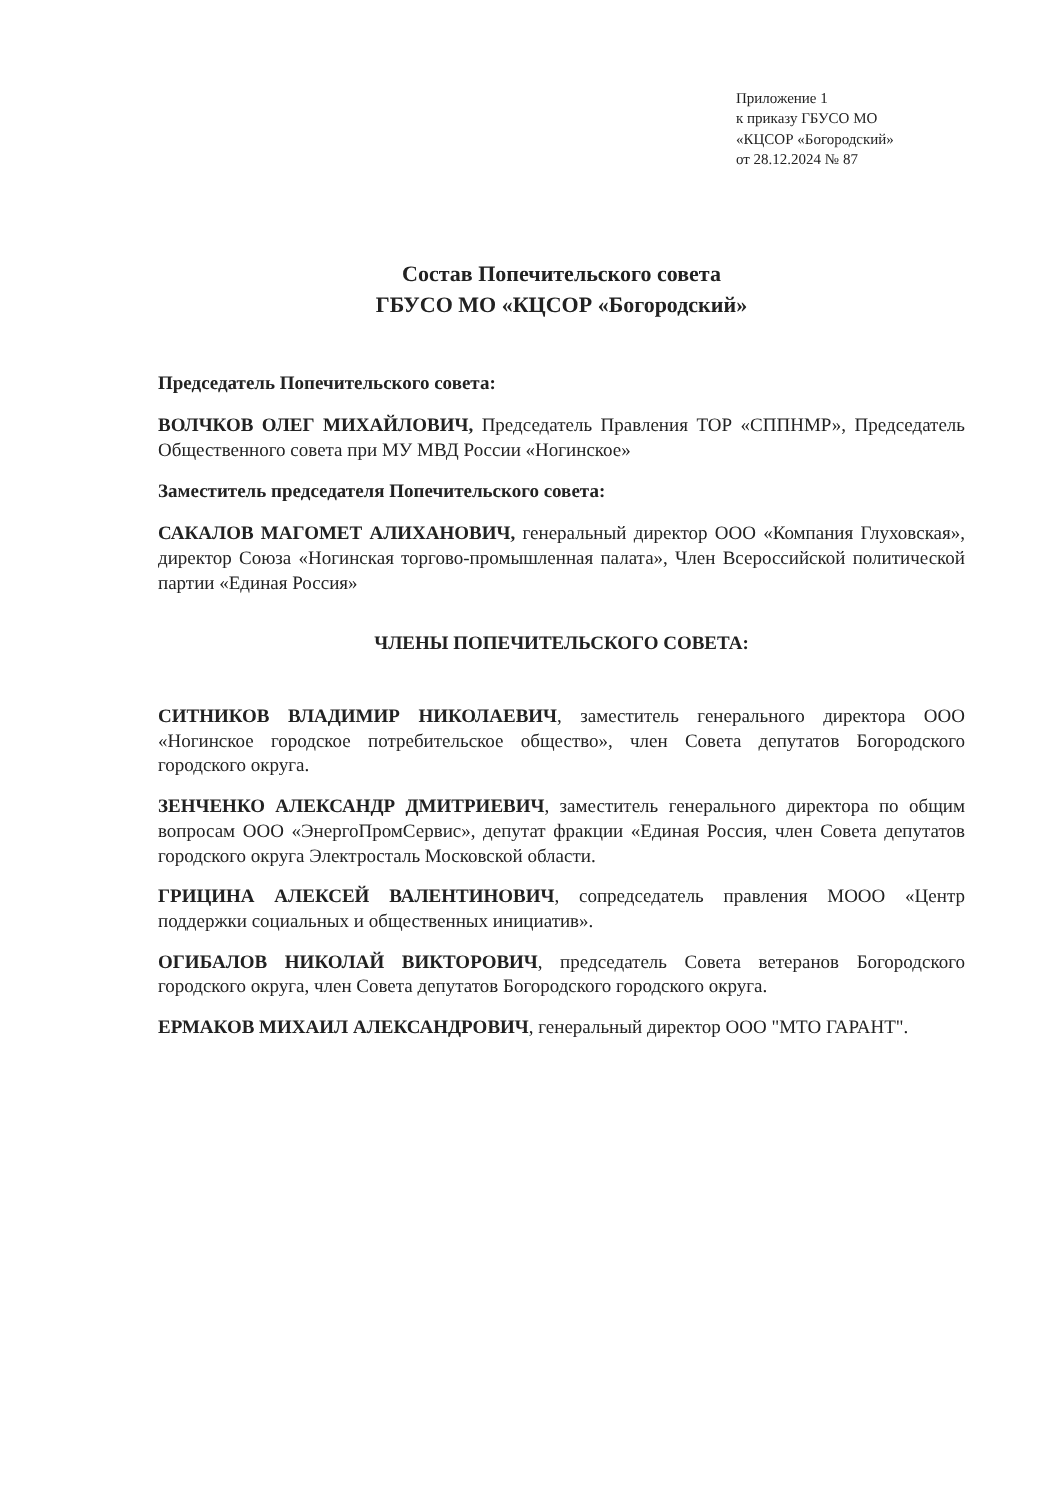Приложение 1
к приказу ГБУСО МО
«КЦСОР «Богородский»
от 28.12.2024 № 87
Состав Попечительского совета
ГБУСО МО «КЦСОР «Богородский»
Председатель Попечительского совета:
ВОЛЧКОВ ОЛЕГ МИХАЙЛОВИЧ, Председатель Правления ТОР «СППНМР», Председатель Общественного совета при МУ МВД России «Ногинское»
Заместитель председателя Попечительского совета:
САКАЛОВ МАГОМЕТ АЛИХАНОВИЧ, генеральный директор ООО «Компания Глуховская», директор Союза «Ногинская торгово-промышленная палата», Член Всероссийской политической партии «Единая Россия»
ЧЛЕНЫ ПОПЕЧИТЕЛЬСКОГО СОВЕТА:
СИТНИКОВ ВЛАДИМИР НИКОЛАЕВИЧ, заместитель генерального директора ООО «Ногинское городское потребительское общество», член Совета депутатов Богородского городского округа.
ЗЕНЧЕНКО АЛЕКСАНДР ДМИТРИЕВИЧ, заместитель генерального директора по общим вопросам ООО «ЭнергоПромСервис», депутат фракции «Единая Россия, член Совета депутатов городского округа Электросталь Московской области.
ГРИЦИНА АЛЕКСЕЙ ВАЛЕНТИНОВИЧ, сопредседатель правления МООО «Центр поддержки социальных и общественных инициатив».
ОГИБАЛОВ НИКОЛАЙ ВИКТОРОВИЧ, председатель Совета ветеранов Богородского городского округа, член Совета депутатов Богородского городского округа.
ЕРМАКОВ МИХАИЛ АЛЕКСАНДРОВИЧ, генеральный директор ООО "МТО ГАРАНТ".